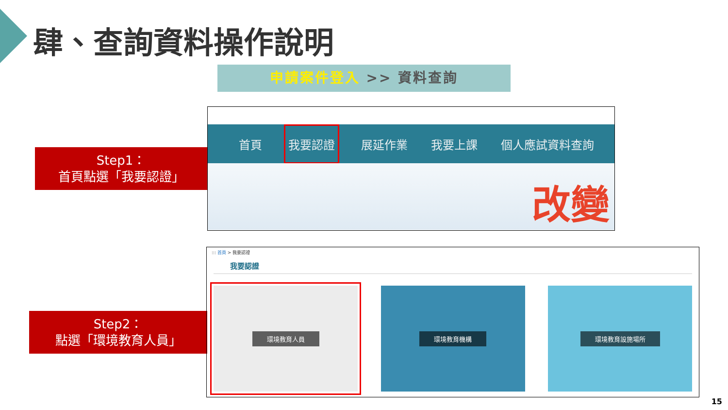肆、查詢資料操作說明
申請案件登入 >> 資料查詢
Step1：
首頁點選「我要認證」
首頁
我要認證
展延作業 我要上課 個人應試資料查詢
改變
Step2：
點選「環境教育人員」
::: 首頁 > 我要認證
我要認證
環境教育人員 環境教育機構 環境教育設施場所
15